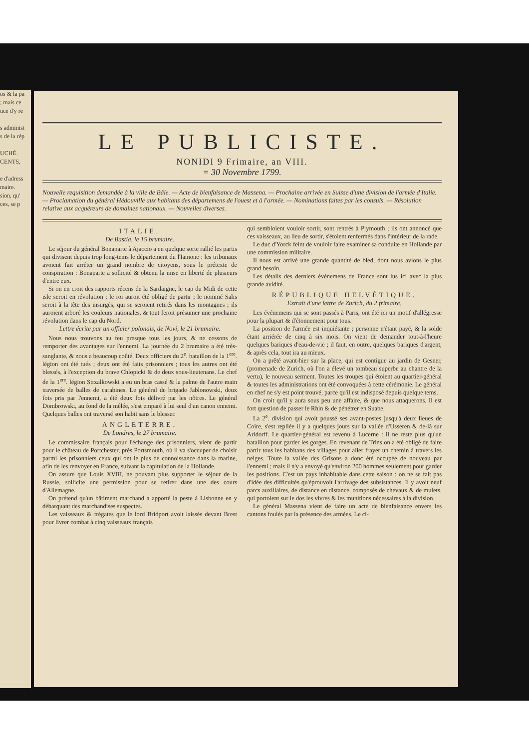os & la pa
; mais ce
uce d'y re
s administ
s de la rép
UCHÉ.
CENTS,
e d'adress
maire.
sion, qu'
ces, se p
LE PUBLICISTE.
NONIDI 9 Frimaire, an VIII.
= 30 Novembre 1799.
Nouvelle requisition demandée à la ville de Bâle. — Acte de bienfaisance de Massena. — Prochaine arrivée en Suisse d'une division de l'armée d'Italie. — Proclamation du général Hédouville aux habitans des départemens de l'ouest et à l'armée. — Nominations faites par les consuls. — Résolution relative aux acquéreurs de domaines nationaux. — Nouvelles diverses.
ITALIE.
De Bastia, le 15 brumaire.
Le séjour du général Bonaparte à Ajaccio a en quelque sorte rallié les partis qui divisent depuis trop long-tems le département du l'Iamone : les tribunaux avoient fait arrêter un grand nombre de citoyens, sous le prétexte de conspiration : Bonaparte a sollicité & obtenu la mise en liberté de plusieurs d'entre eux.
Si on en croit des rapports récens de la Sardaigne, le cap du Midi de cette isle seroit en révolution ; le roi auroit été obligé de partir ; le nommé Salis seroit à la tête des insurgés, qui se seroient retirés dans les montagnes ; ils auroient arboré les couleurs nationales, & tout feroit présumer une prochaine révolution dans le cap du Nord.
Lettre écrite par un officier polonais, de Novi, le 21 brumaire.
Nous nous trouvons au feu presque tous les jours, & ne cessons de remporter des avantages sur l'ennemi. La journée du 2 brumaire a été très-sanglante, & nous a beaucoup coûté. Deux officiers du 2<sup>e</sup>. bataillon de la 1<sup>ere</sup>. légion ont été tués ; deux ont été faits prisonniers ; tous les autres ont été blessés, à l'exception du brave Chlopicki & de deux sous-lieutenans. Le chef de la 1<sup>ere</sup>. légion Strzalkowski a eu un bras cassé & la palme de l'autre main traversée de balles de carabines. Le général de brigade Jablonowski, deux fois pris par l'ennemi, a été deux fois délivré par les nôtres. Le général Dombrowski, au fond de la mêlée, s'est emparé à lui seul d'un canon ennemi. Quelques balles ont traversé son habit sans le blesser.
ANGLETERRE.
De Londres, le 27 brumaire.
Le commissaire français pour l'échange des prisonniers, vient de partir pour le château de Portchester, près Portsmouth, où il va s'occuper de choisir parmi les prisonniers ceux qui ont le plus de connoissance dans la marine, afin de les renvoyer en France, suivant la capitulation de la Hollande.
On assure que Louis XVIII, ne pouvant plus supporter le séjour de la Russie, sollicite une permission pour se retirer dans une des cours d'Allemagne.
On prétend qu'un bâtiment marchand a apporté la peste à Lisbonne en y débarquant des marchandises suspectes.
Les vaisseaux & frégates que le lord Bridport avoit laissés devant Brest pour livrer combat à cinq vaisseaux français
qui sembloient vouloir sortir, sont rentrés à Plymouth ; ils ont annoncé que ces vaisseaux, au lieu de sortir, s'étoient renfermés dans l'intérieur de la rade.
Le duc d'Yorck feint de vouloir faire examiner sa conduite en Hollande par une commission militaire.
Il nous est arrivé une grande quantité de bled, dont nous avions le plus grand besoin.
Les détails des derniers événemens de France sont lus ici avec la plus grande avidité.
RÉPUBLIQUE HELVÉTIQUE.
Extrait d'une lettre de Zurich, du 2 frimaire.
Les événemens qui se sont passés à Paris, ont été ici un motif d'allégresse pour la plupart & d'étonnement pour tous.
La position de l'armée est inquiétante ; personne n'étant payé, & la solde étant arriérée de cinq à six mois. On vient de demander tout-à-l'heure quelques bariques d'eau-de-vie ; il faut, en outre, quelques bariques d'argent, & après cela, tout ira au mieux.
On a prêté avant-hier sur la place, qui est contigue au jardin de Gesner, (promenade de Zurich, où l'on a élevé un tombeau superbe au chantre de la vertu), le nouveau serment. Toutes les troupes qui étoient au quartier-général & toutes les administrations ont été convoquées à cette cérémonie. Le général en chef ne s'y est point trouvé, parce qu'il est indisposé depuis quelque tems.
On croit qu'il y aura sous peu une affaire, & que nous attaquerons. Il est fort question de passer le Rhin & de pénétrer en Suabe.
La 2<sup>e</sup>. division qui avoit poussé ses avant-postes jusqu'à deux lieues de Coire, s'est repliée il y a quelques jours sur la vallée d'Usseren & de-là sur Arldorff. Le quartier-général est revenu à Lucerne : il ne reste plus qu'un bataillon pour garder les gorges. En revenant de Trins on a été obligé de faire partir tous les habitans des villages pour aller frayer un chemin à travers les neiges. Toute la vallée des Grisons a donc été occupée de nouveau par l'ennemi ; mais il n'y a envoyé qu'environ 200 hommes seulement pour garder les positions. C'est un pays inhabitable dans cette saison : on ne se fait pas d'idée des difficultés qu'éprouvoit l'arrivage des subsistances. Il y avoit neuf parcs auxiliaires, de distance en distance, composés de chevaux & de mulets, qui portoient sur le dos les vivres & les munitions nécessaires à la division.
Le général Massena vient de faire un acte de bienfaisance envers les cantons foulés par la présence des armées. Le ci-